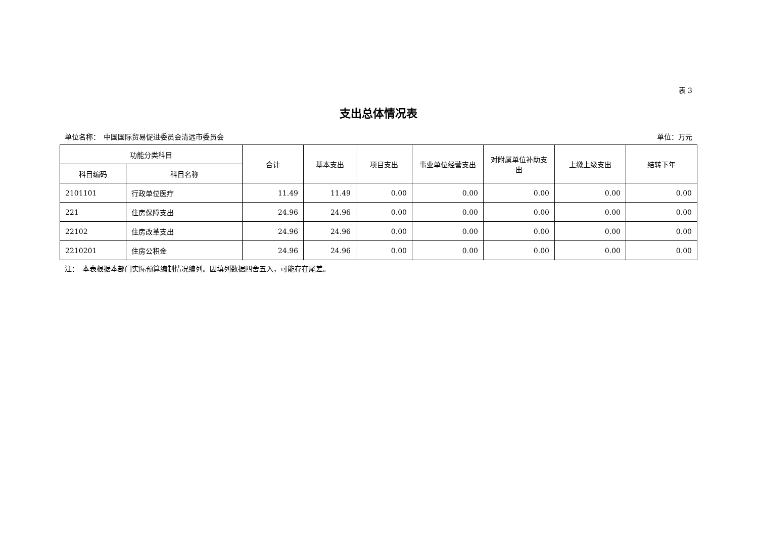表 3
支出总体情况表
单位名称：　中国国际贸易促进委员会清远市委员会 单位：万元
| 功能分类科目 | | 合计 | 基本支出 | 项目支出 | 事业单位经营支出 | 对附属单位补助支出 | 上缴上级支出 | 结转下年 |
| --- | --- | --- | --- | --- | --- | --- | --- | --- |
| 科目编码 | 科目名称 | | | | | | | |
| 2101101 | 行政单位医疗 | 11.49 | 11.49 | 0.00 | 0.00 | 0.00 | 0.00 | 0.00 |
| 221 | 住房保障支出 | 24.96 | 24.96 | 0.00 | 0.00 | 0.00 | 0.00 | 0.00 |
| 22102 | 住房改革支出 | 24.96 | 24.96 | 0.00 | 0.00 | 0.00 | 0.00 | 0.00 |
| 2210201 | 住房公积金 | 24.96 | 24.96 | 0.00 | 0.00 | 0.00 | 0.00 | 0.00 |
注：　本表根据本部门实际预算编制情况编列。因填列数据四舍五入，可能存在尾差。